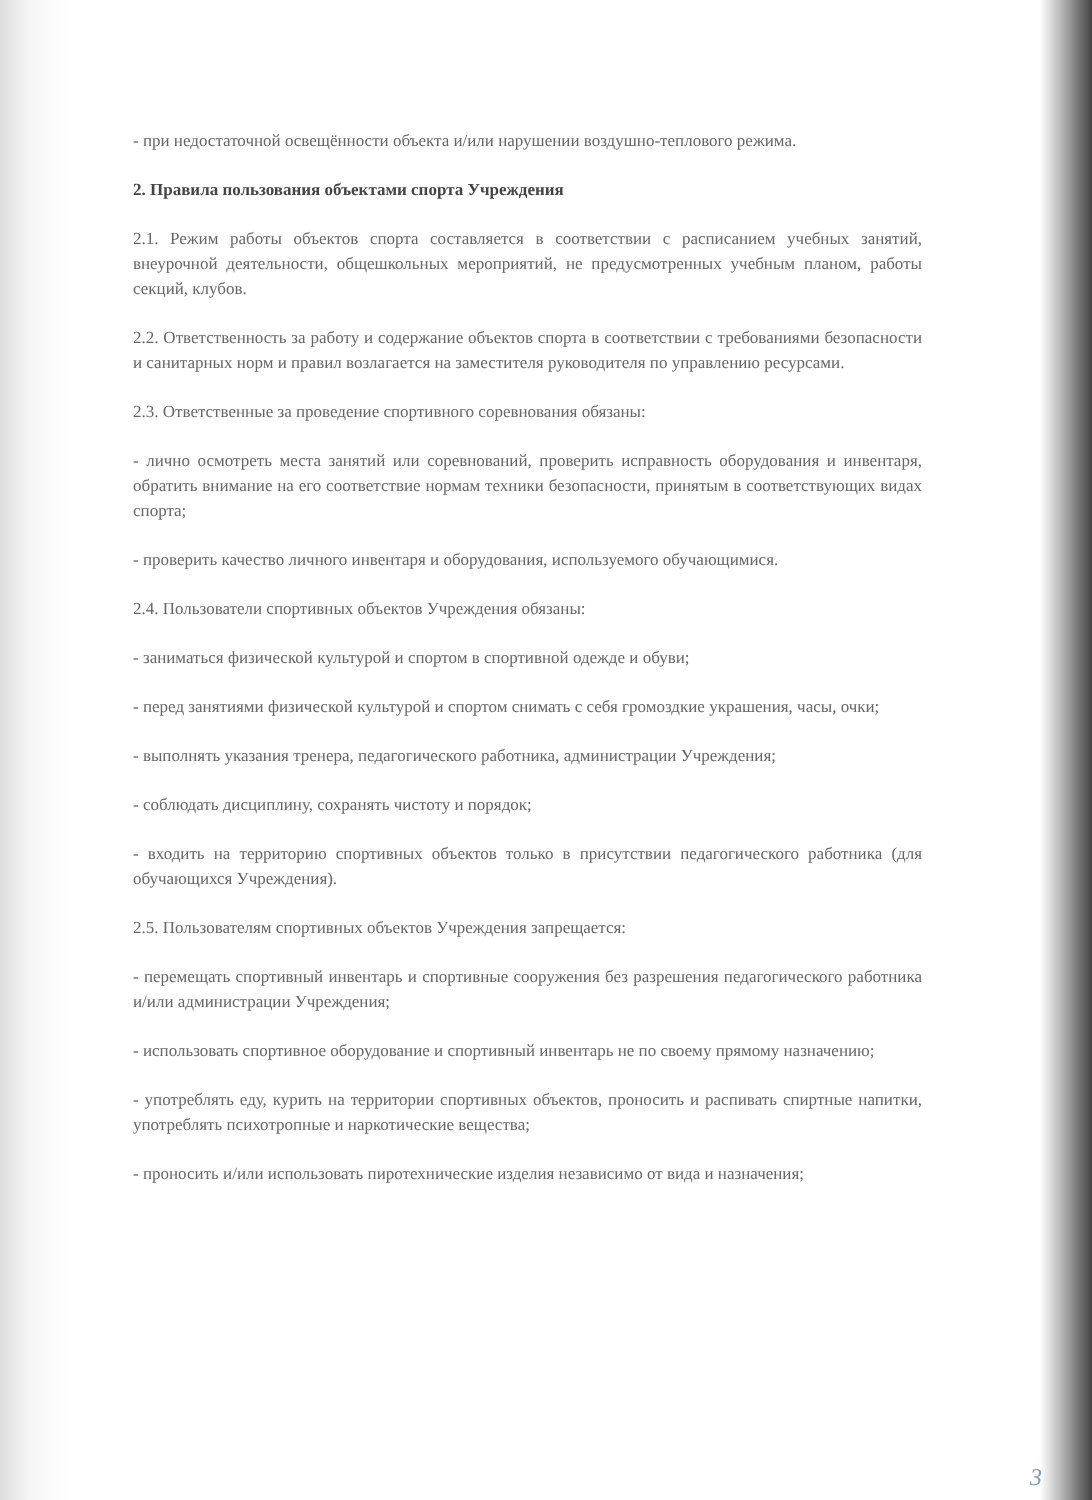- при недостаточной освещённости объекта и/или нарушении воздушно-теплового режима.
2. Правила пользования объектами спорта Учреждения
2.1. Режим работы объектов спорта составляется в соответствии с расписанием учебных занятий, внеурочной деятельности, общешкольных мероприятий, не предусмотренных учебным планом, работы секций, клубов.
2.2. Ответственность за работу и содержание объектов спорта в соответствии с требованиями безопасности и санитарных норм и правил возлагается на заместителя руководителя по управлению ресурсами.
2.3. Ответственные за проведение спортивного соревнования обязаны:
- лично осмотреть места занятий или соревнований, проверить исправность оборудования и инвентаря, обратить внимание на его соответствие нормам техники безопасности, принятым в соответствующих видах спорта;
- проверить качество личного инвентаря и оборудования, используемого обучающимися.
2.4. Пользователи спортивных объектов Учреждения обязаны:
- заниматься физической культурой и спортом в спортивной одежде и обуви;
- перед занятиями физической культурой и спортом снимать с себя громоздкие украшения, часы, очки;
- выполнять указания тренера, педагогического работника, администрации Учреждения;
- соблюдать дисциплину, сохранять чистоту и порядок;
- входить на территорию спортивных объектов только в присутствии педагогического работника (для обучающихся Учреждения).
2.5. Пользователям спортивных объектов Учреждения запрещается:
- перемещать спортивный инвентарь и спортивные сооружения без разрешения педагогического работника и/или администрации Учреждения;
- использовать спортивное оборудование и спортивный инвентарь не по своему прямому назначению;
- употреблять еду, курить на территории спортивных объектов, проносить и распивать спиртные напитки, употреблять психотропные и наркотические вещества;
- проносить и/или использовать пиротехнические изделия независимо от вида и назначения;
3